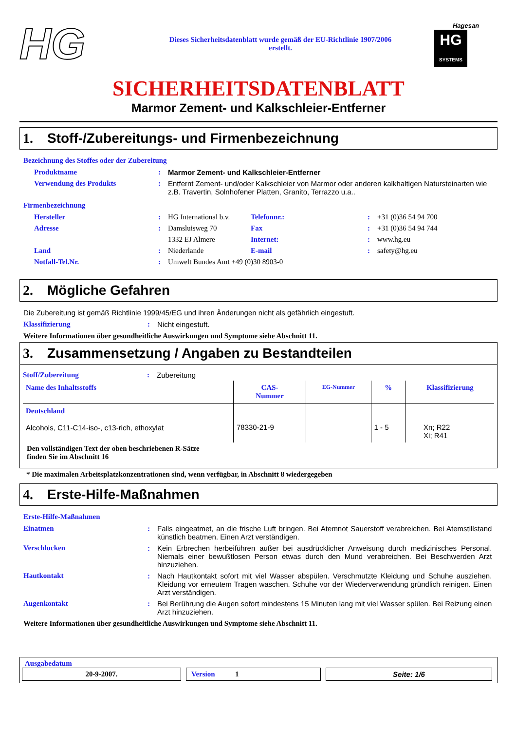HG
Dieses Sicherheitsdatenblatt wurde gemäß der EU-Richtlinie 1907/2006 erstellt.
Hagesan
HG
SYSTEMS
SICHERHEITSDATENBLATT
Marmor Zement- und Kalkschleier-Entferner
1. Stoff-/Zubereitungs- und Firmenbezeichnung
Bezeichnung des Stoffes oder der Zubereitung
| Produktname | : | Marmor Zement- und Kalkschleier-Entferner |
| Verwendung des Produkts | : | Entfernt Zement- und/oder Kalkschleier von Marmor oder anderen kalkhaltigen Natursteinarten wie z.B. Travertin, Solnhofener Platten, Granito, Terrazzo u.a.. |
Firmenbezeichnung
| Hersteller | : | HG International b.v. | Telefonnr.: | : | +31 (0)36 54 94 700 |
| Adresse | : | Damsluisweg 70 | Fax | : | +31 (0)36 54 94 744 |
| | | 1332 EJ Almere | Internet: | : | www.hg.eu |
| Land | : | Niederlande | E-mail | : | safety@hg.eu |
| Notfall-Tel.Nr. | : | Umwelt Bundes Amt +49 (0)30 8903-0 | | | |
2. Mögliche Gefahren
Die Zubereitung ist gemäß Richtlinie 1999/45/EG und ihren Änderungen nicht als gefährlich eingestuft.
| Klassifizierung | : | Nicht eingestuft. |
Weitere Informationen über gesundheitliche Auswirkungen und Symptome siehe Abschnitt 11.
3. Zusammensetzung / Angaben zu Bestandteilen
| Stoff/Zubereitung | : | Zubereitung |
| Name des Inhaltsstoffs | CAS- Nummer | EG-Nummer | % | Klassifizierung |
| --- | --- | --- | --- | --- |
| Deutschland Alcohols, C11-C14-iso-, c13-rich, ethoxylat | 78330-21-9 | | 1 - 5 | Xn; R22 Xi; R41 |
Den vollständigen Text der oben beschriebenen R-Sätze
finden Sie im Abschnitt 16
* Die maximalen Arbeitsplatzkonzentrationen sind, wenn verfügbar, in Abschnitt 8 wiedergegeben
4. Erste-Hilfe-Maßnahmen
Erste-Hilfe-Maßnahmen
| Einatmen | : | Falls eingeatmet, an die frische Luft bringen. Bei Atemnot Sauerstoff verabreichen. Bei Atemstillstand künstlich beatmen. Einen Arzt verständigen. |
| Verschlucken | : | Kein Erbrechen herbeiführen außer bei ausdrücklicher Anweisung durch medizinisches Personal. Niemals einer bewußtlosen Person etwas durch den Mund verabreichen. Bei Beschwerden Arzt hinzuziehen. |
| Hautkontakt | : | Nach Hautkontakt sofort mit viel Wasser abspülen. Verschmutzte Kleidung und Schuhe ausziehen. Kleidung vor erneutem Tragen waschen. Schuhe vor der Wiederverwendung gründlich reinigen. Einen Arzt verständigen. |
| Augenkontakt | : | Bei Berührung die Augen sofort mindestens 15 Minuten lang mit viel Wasser spülen. Bei Reizung einen Arzt hinzuziehen. |
Weitere Informationen über gesundheitliche Auswirkungen und Symptome siehe Abschnitt 11.
Ausgabedatum
20-9-2007. Version 1 Seite: 1/6